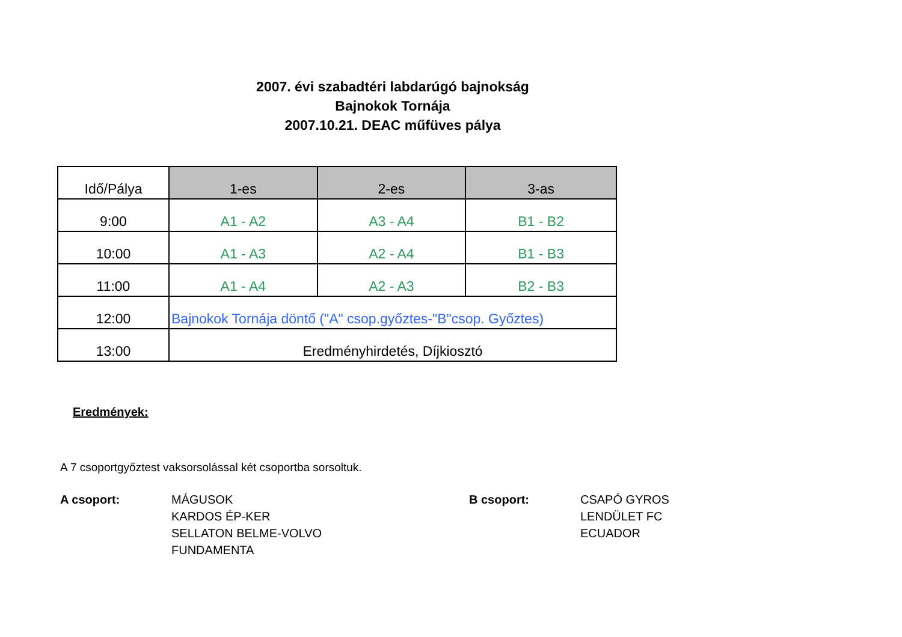2007. évi szabadtéri labdarúgó bajnokság
Bajnokok Tornája
2007.10.21. DEAC műfüves pálya
| Idő/Pálya | 1-es | 2-es | 3-as |
| --- | --- | --- | --- |
| 9:00 | A1 - A2 | A3 - A4 | B1 - B2 |
| 10:00 | A1 - A3 | A2 - A4 | B1 - B3 |
| 11:00 | A1 - A4 | A2 - A3 | B2 - B3 |
| 12:00 | Bajnokok Tornája döntő ("A" csop.győztes-"B"csop. Győztes) | | |
| 13:00 | Eredményhirdetés, Díjkiosztó | | |
Eredmények:
A 7 csoportgyőztest vaksorsolással két csoportba sorsoltuk.
A csoport: MÁGUSOK
KARDOS ÉP-KER
SELLATON BELME-VOLVO
FUNDAMENTA
B csoport: CSAPÓ GYROS
LENDÜLET FC
ECUADOR